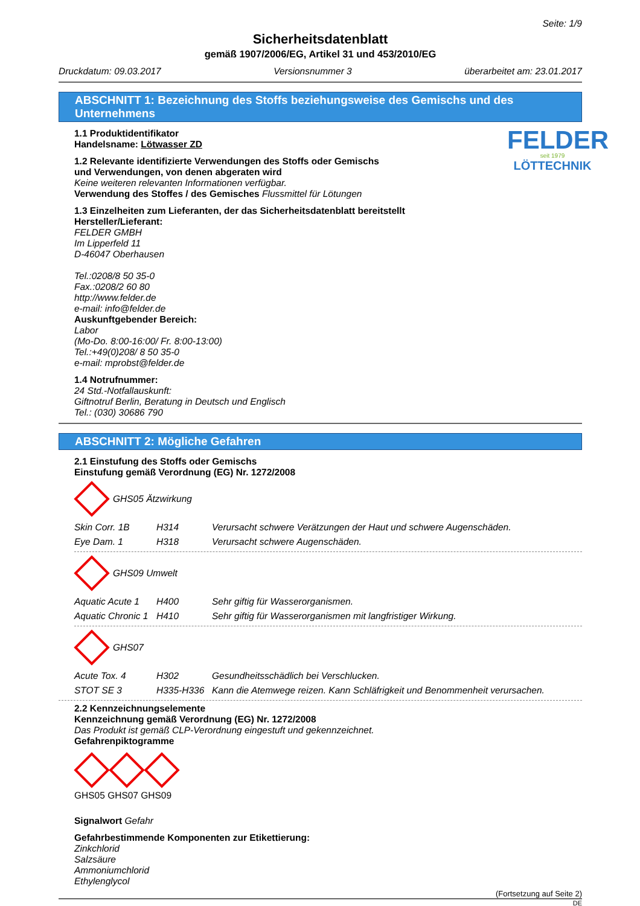Seite: 1/9
Sicherheitsdatenblatt
gemäß 1907/2006/EG, Artikel 31 und 453/2010/EG
Druckdatum: 09.03.2017 Versionsnummer 3 überarbeitet am: 23.01.2017
ABSCHNITT 1: Bezeichnung des Stoffs beziehungsweise des Gemischs und des Unternehmens
FELDER
seit 1979
LÖTTECHNIK
1.1 Produktidentifikator
Handelsname: Lötwasser ZD
1.2 Relevante identifizierte Verwendungen des Stoffs oder Gemischs
und Verwendungen, von denen abgeraten wird
Keine weiteren relevanten Informationen verfügbar.
Verwendung des Stoffes / des Gemisches Flussmittel für Lötungen
1.3 Einzelheiten zum Lieferanten, der das Sicherheitsdatenblatt bereitstellt
Hersteller/Lieferant:
FELDER GMBH
Im Lipperfeld 11
D-46047 Oberhausen
Tel.:0208/8 50 35-0
Fax.:0208/2 60 80
http://www.felder.de
e-mail: info@felder.de
Auskunftgebender Bereich:
Labor
(Mo-Do. 8:00-16:00/ Fr. 8:00-13:00)
Tel.:+49(0)208/ 8 50 35-0
e-mail: mprobst@felder.de
1.4 Notrufnummer:
24 Std.-Notfallauskunft:
Giftnotruf Berlin, Beratung in Deutsch und Englisch
Tel.: (030) 30686 790
ABSCHNITT 2: Mögliche Gefahren
2.1 Einstufung des Stoffs oder Gemischs
Einstufung gemäß Verordnung (EG) Nr. 1272/2008
GHS05 Ätzwirkung
| Skin Corr. 1B | H314 | Verursacht schwere Verätzungen der Haut und schwere Augenschäden. |
| Eye Dam. 1 | H318 | Verursacht schwere Augenschäden. |
GHS09 Umwelt
| Aquatic Acute 1 | H400 | Sehr giftig für Wasserorganismen. |
| Aquatic Chronic 1 | H410 | Sehr giftig für Wasserorganismen mit langfristiger Wirkung. |
GHS07
| Acute Tox. 4 | H302 | Gesundheitsschädlich bei Verschlucken. |
| STOT SE 3 | H335-H336 | Kann die Atemwege reizen. Kann Schläfrigkeit und Benommenheit verursachen. |
2.2 Kennzeichnungselemente
Kennzeichnung gemäß Verordnung (EG) Nr. 1272/2008
Das Produkt ist gemäß CLP-Verordnung eingestuft und gekennzeichnet.
Gefahrenpiktogramme
GHS05 GHS07 GHS09
Signalwort Gefahr
Gefahrbestimmende Komponenten zur Etikettierung:
Zinkchlorid
Salzsäure
Ammoniumchlorid
Ethylenglycol
(Fortsetzung auf Seite 2)
DE